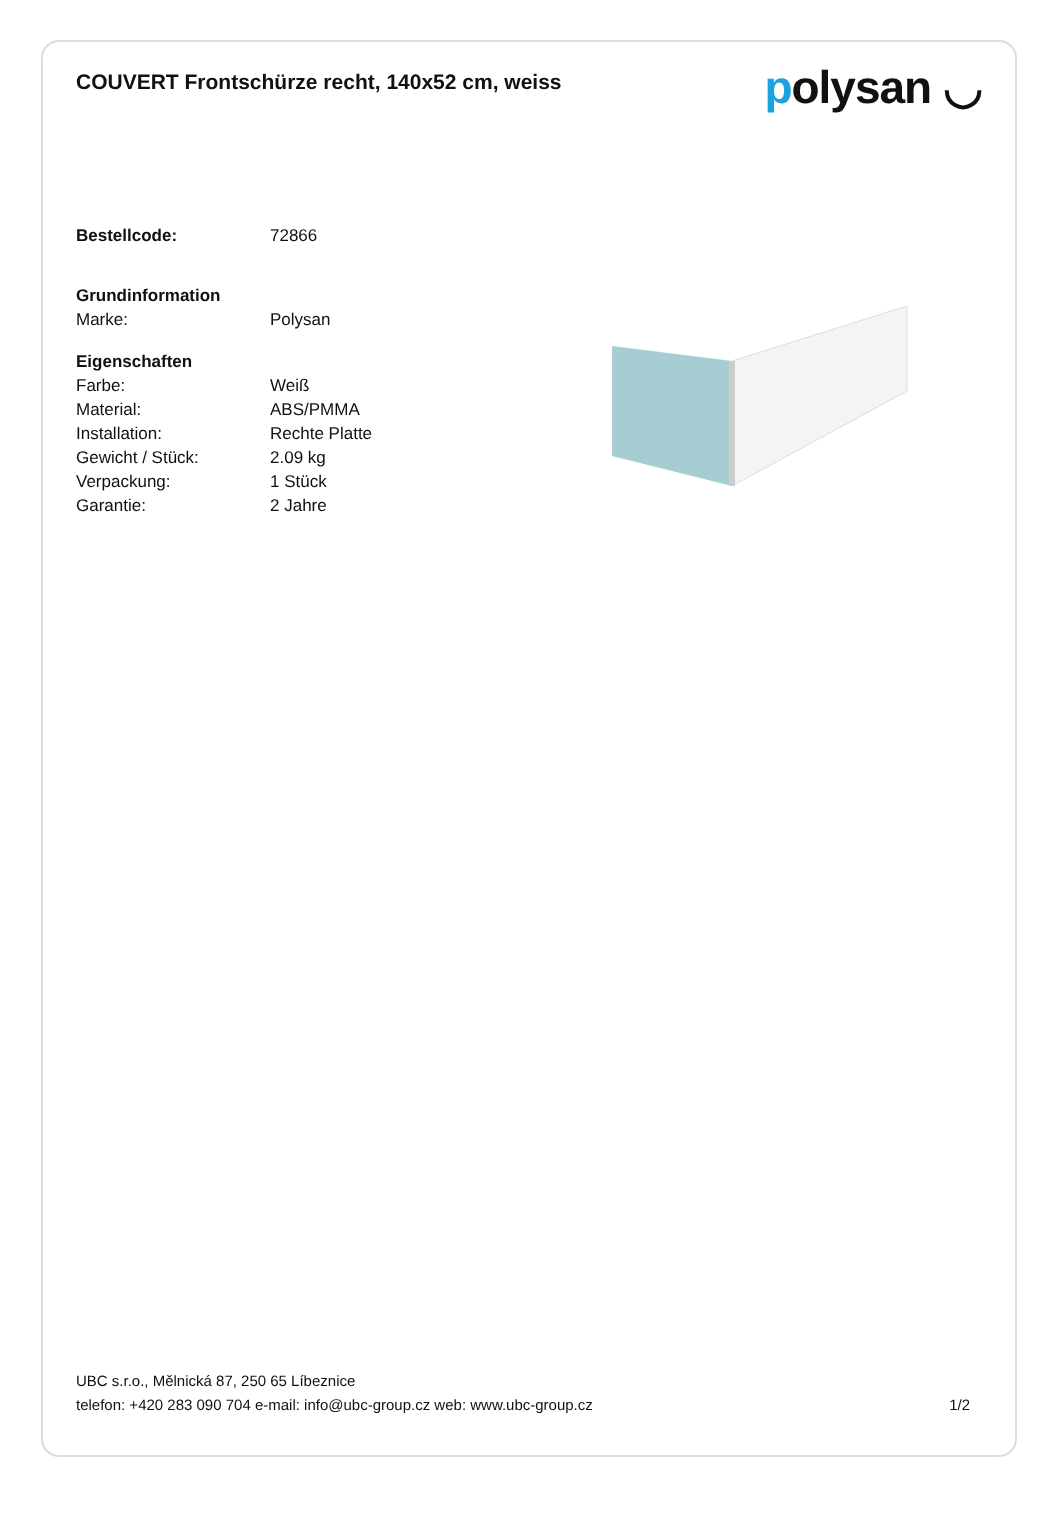COUVERT Frontschürze recht, 140x52 cm, weiss
polysan ◡
| Bestellcode: | 72866 |
| Grundinformation | |
| Marke: | Polysan |
| Eigenschaften | |
| Farbe: | Weiß |
| Material: | ABS/PMMA |
| Installation: | Rechte Platte |
| Gewicht / Stück: | 2.09 kg |
| Verpackung: | 1 Stück |
| Garantie: | 2 Jahre |
UBC s.r.o., Mělnická 87, 250 65 Líbeznice
telefon: +420 283 090 704 e-mail: info@ubc-group.cz web: www.ubc-group.cz 1/2